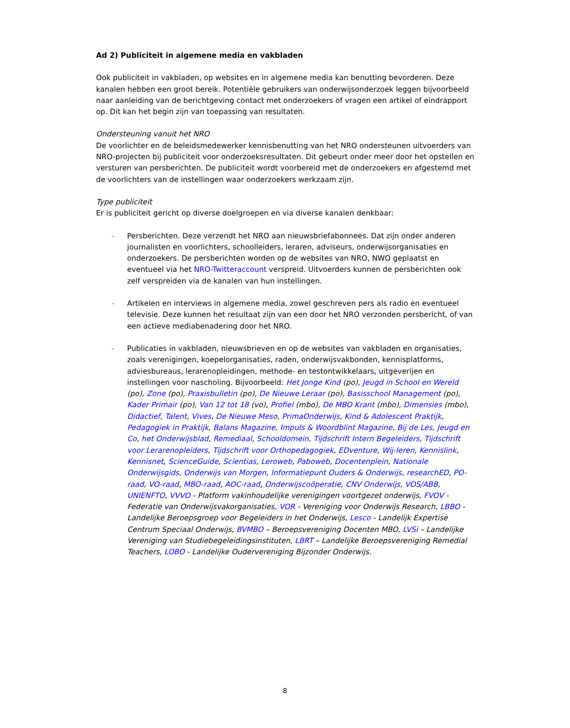Ad 2) Publiciteit in algemene media en vakbladen
Ook publiciteit in vakbladen, op websites en in algemene media kan benutting bevorderen. Deze kanalen hebben een groot bereik. Potentiële gebruikers van onderwijsonderzoek leggen bijvoorbeeld naar aanleiding van de berichtgeving contact met onderzoekers of vragen een artikel of eindrapport op. Dit kan het begin zijn van toepassing van resultaten.
Ondersteuning vanuit het NRO
De voorlichter en de beleidsmedewerker kennisbenutting van het NRO ondersteunen uitvoerders van NRO-projecten bij publiciteit voor onderzoeksresultaten. Dit gebeurt onder meer door het opstellen en versturen van persberichten. De publiciteit wordt voorbereid met de onderzoekers en afgestemd met de voorlichters van de instellingen waar onderzoekers werkzaam zijn.
Type publiciteit
Er is publiciteit gericht op diverse doelgroepen en via diverse kanalen denkbaar:
- Persberichten. Deze verzendt het NRO aan nieuwsbriefabonnees. Dat zijn onder anderen journalisten en voorlichters, schoolleiders, leraren, adviseurs, onderwijsorganisaties en onderzoekers. De persberichten worden op de websites van NRO, NWO geplaatst en eventueel via het NRO-Twitteraccount verspreid. Uitvoerders kunnen de persberichten ook zelf verspreiden via de kanalen van hun instellingen.
- Artikelen en interviews in algemene media, zowel geschreven pers als radio en eventueel televisie. Deze kunnen het resultaat zijn van een door het NRO verzonden persbericht, of van een actieve mediabenadering door het NRO.
- Publicaties in vakbladen, nieuwsbrieven en op de websites van vakbladen en organisaties, zoals verenigingen, koepelorganisaties, raden, onderwijsvakbonden, kennisplatforms, adviesbureaus, lerarenopleidingen, methode- en testontwikkelaars, uitgeverijen en instellingen voor nascholing. Bijvoorbeeld: Het Jonge Kind (po), Jeugd in School en Wereld (po), Zone (po), Praxisbulletin (po), De Nieuwe Leraar (po), Basisschool Management (po), Kader Primair (po), Van 12 tot 18 (vo), Profiel (mbo), De MBO Krant (mbo), Dimensies (mbo), Didactief, Talent, Vives, De Nieuwe Meso, PrimaOnderwijs, Kind & Adolescent Praktijk, Pedagogiek in Praktijk, Balans Magazine, Impuls & Woordblint Magazine, Bij de Les, Jeugd en Co, het Onderwijsblad, Remediaal, Schooldomein, Tijdschrift Intern Begeleiders, Tijdschrift voor Lerarenopleiders, Tijdschrift voor Orthopedagogiek, EDventure, Wij-leren, Kennislink, Kennisnet, ScienceGuide, Scientias, Leroweb, Paboweb, Docentenplein, Nationale Onderwijsgids, Onderwijs van Morgen, Informatiepunt Ouders & Onderwijs, researchED, PO-raad, VO-raad, MBO-raad, AOC-raad, Onderwijscoöperatie, CNV Onderwijs, VOS/ABB, UNIENFTO, VVVO - Platform vakinhoudelijke verenigingen voortgezet onderwijs, FVOV - Federatie van Onderwijsvakorganisaties, VOR - Vereniging voor Onderwijs Research, LBBO - Landelijke Beroepsgroep voor Begeleiders in het Onderwijs, Lesco - Landelijk Expertise Centrum Speciaal Onderwijs, BVMBO – Beroepsvereniging Docenten MBO, LVSi – Landelijke Vereniging van Studiebegeleidingsinstituten, LBRT – Landelijke Beroepsvereniging Remedial Teachers, LOBO - Landelijke Oudervereniging Bijzonder Onderwijs.
8